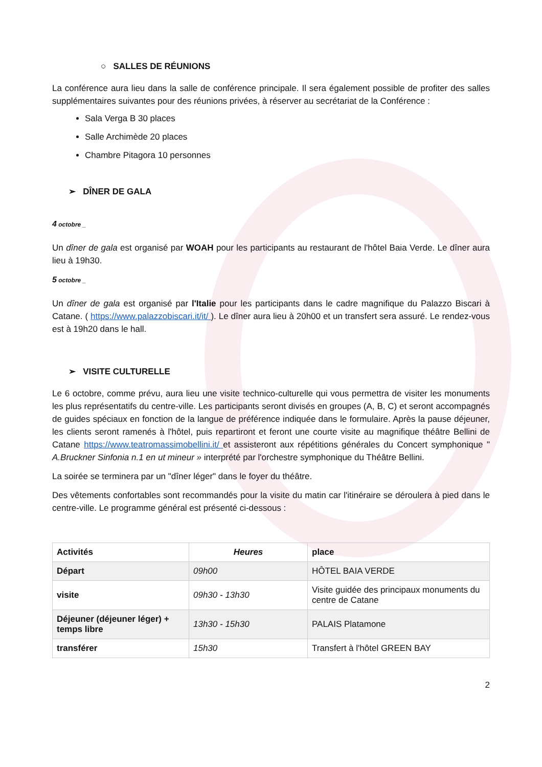○ SALLES DE RÉUNIONS
La conférence aura lieu dans la salle de conférence principale. Il sera également possible de profiter des salles supplémentaires suivantes pour des réunions privées, à réserver au secrétariat de la Conférence :
Sala Verga B 30 places
Salle Archimède 20 places
Chambre Pitagora 10 personnes
➢ DÎNER DE GALA
4 octobre _
Un dîner de gala est organisé par WOAH pour les participants au restaurant de l'hôtel Baia Verde. Le dîner aura lieu à 19h30.
5 octobre _
Un dîner de gala est organisé par l'Italie pour les participants dans le cadre magnifique du Palazzo Biscari à Catane. ( https://www.palazzobiscari.it/it/ ). Le dîner aura lieu à 20h00 et un transfert sera assuré. Le rendez-vous est à 19h20 dans le hall.
➢ VISITE CULTURELLE
Le 6 octobre, comme prévu, aura lieu une visite technico-culturelle qui vous permettra de visiter les monuments les plus représentatifs du centre-ville. Les participants seront divisés en groupes (A, B, C) et seront accompagnés de guides spéciaux en fonction de la langue de préférence indiquée dans le formulaire. Après la pause déjeuner, les clients seront ramenés à l'hôtel, puis repartiront et feront une courte visite au magnifique théâtre Bellini de Catane https://www.teatromassimobellini.it/ et assisteront aux répétitions générales du Concert symphonique " A.Bruckner Sinfonia n.1 en ut mineur » interprété par l'orchestre symphonique du Théâtre Bellini.
La soirée se terminera par un "dîner léger" dans le foyer du théâtre.
Des vêtements confortables sont recommandés pour la visite du matin car l'itinéraire se déroulera à pied dans le centre-ville. Le programme général est présenté ci-dessous :
| Activités | Heures | place |
| --- | --- | --- |
| Départ | 09h00 | HÔTEL BAIA VERDE |
| visite | 09h30 - 13h30 | Visite guidée des principaux monuments du centre de Catane |
| Déjeuner (déjeuner léger) + temps libre | 13h30 - 15h30 | PALAIS Platamone |
| transférer | 15h30 | Transfert à l'hôtel GREEN BAY |
2